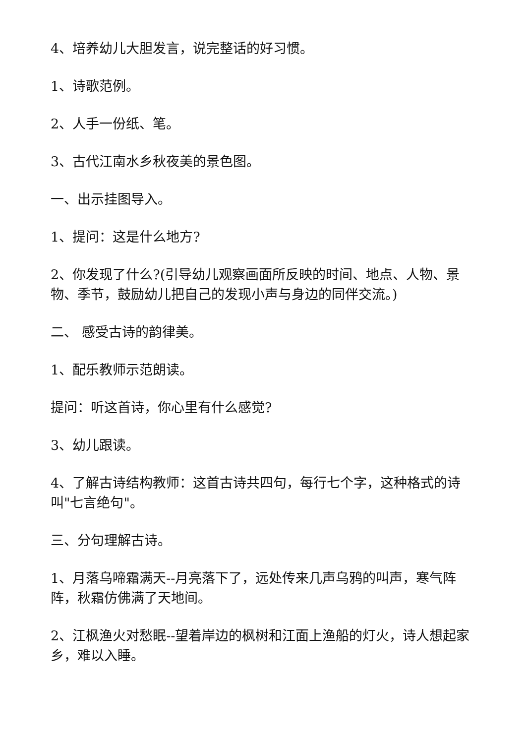4、培养幼儿大胆发言，说完整话的好习惯。
1、诗歌范例。
2、人手一份纸、笔。
3、古代江南水乡秋夜美的景色图。
一、出示挂图导入。
1、提问：这是什么地方?
2、你发现了什么?(引导幼儿观察画面所反映的时间、地点、人物、景物、季节，鼓励幼儿把自己的发现小声与身边的同伴交流。)
二、 感受古诗的韵律美。
1、配乐教师示范朗读。
提问：听这首诗，你心里有什么感觉?
3、幼儿跟读。
4、了解古诗结构教师：这首古诗共四句，每行七个字，这种格式的诗叫"七言绝句"。
三、分句理解古诗。
1、月落乌啼霜满天--月亮落下了，远处传来几声乌鸦的叫声，寒气阵阵，秋霜仿佛满了天地间。
2、江枫渔火对愁眠--望着岸边的枫树和江面上渔船的灯火，诗人想起家乡，难以入睡。